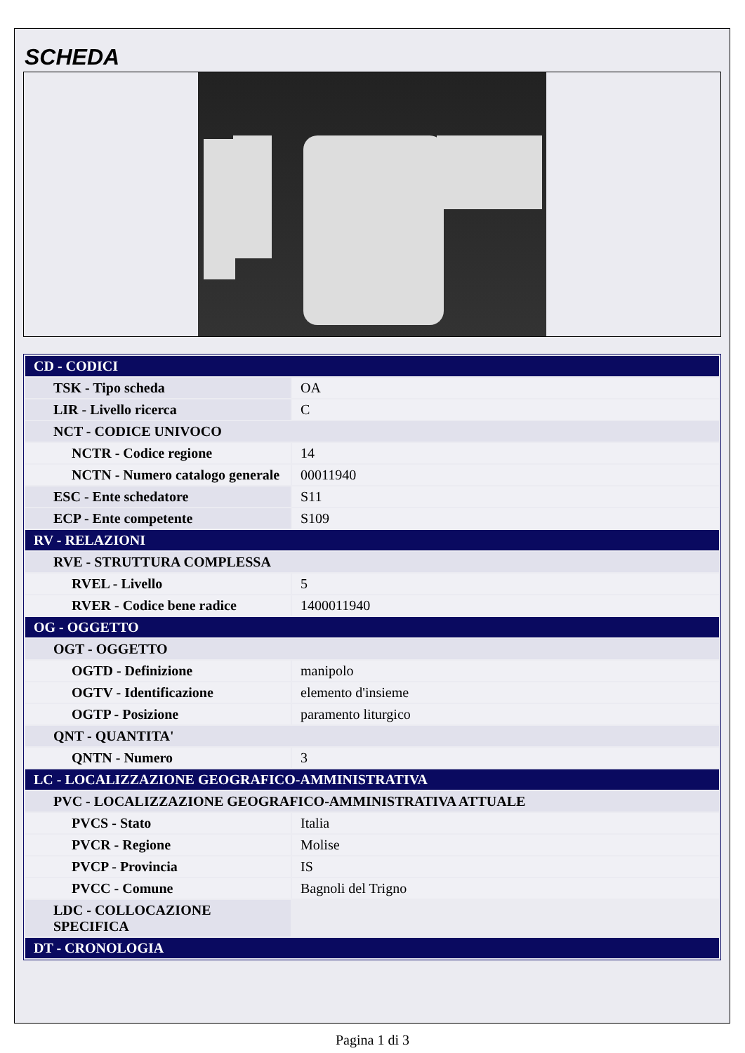SCHEDA
| CD - CODICI | |
| TSK - Tipo scheda | OA |
| LIR - Livello ricerca | C |
| NCT - CODICE UNIVOCO | |
| NCTR - Codice regione | 14 |
| NCTN - Numero catalogo generale | 00011940 |
| ESC - Ente schedatore | S11 |
| ECP - Ente competente | S109 |
| RV - RELAZIONI | |
| RVE - STRUTTURA COMPLESSA | |
| RVEL - Livello | 5 |
| RVER - Codice bene radice | 1400011940 |
| OG - OGGETTO | |
| OGT - OGGETTO | |
| OGTD - Definizione | manipolo |
| OGTV - Identificazione | elemento d'insieme |
| OGTP - Posizione | paramento liturgico |
| QNT - QUANTITA' | |
| QNTN - Numero | 3 |
| LC - LOCALIZZAZIONE GEOGRAFICO-AMMINISTRATIVA | |
| PVC - LOCALIZZAZIONE GEOGRAFICO-AMMINISTRATIVA ATTUALE | |
| PVCS - Stato | Italia |
| PVCR - Regione | Molise |
| PVCP - Provincia | IS |
| PVCC - Comune | Bagnoli del Trigno |
| LDC - COLLOCAZIONE SPECIFICA | |
| DT - CRONOLOGIA | |
Pagina 1 di 3